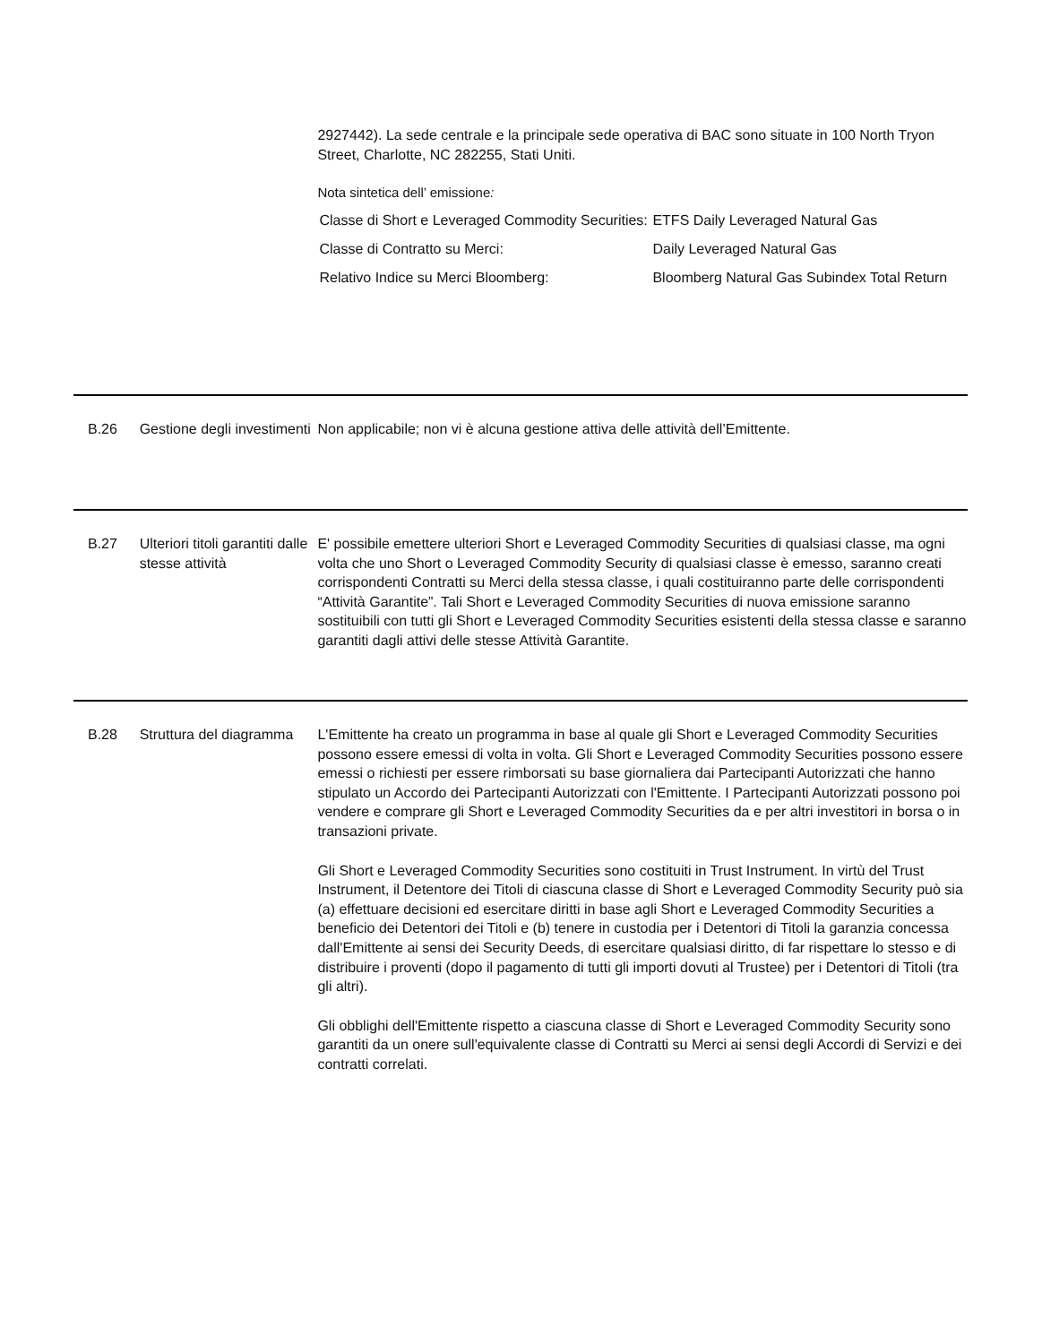2927442). La sede centrale e la principale sede operativa di BAC sono situate in 100 North Tryon Street, Charlotte, NC 282255, Stati Uniti.
Nota sintetica dell’ emissione:
| Classe di Short e Leveraged Commodity Securities: | ETFS Daily Leveraged Natural Gas |
| Classe di Contratto su Merci: | Daily Leveraged Natural Gas |
| Relativo Indice su Merci Bloomberg: | Bloomberg Natural Gas Subindex Total Return |
B.26 Gestione degli investimenti
Non applicabile; non vi è alcuna gestione attiva delle attività dell’Emittente.
B.27 Ulteriori titoli garantiti dalle stesse attività
E' possibile emettere ulteriori Short e Leveraged Commodity Securities di qualsiasi classe, ma ogni volta che uno Short o Leveraged Commodity Security di qualsiasi classe è emesso, saranno creati corrispondenti Contratti su Merci della stessa classe, i quali costituiranno parte delle corrispondenti “Attività Garantite”. Tali Short e Leveraged Commodity Securities di nuova emissione saranno sostituibili con tutti gli Short e Leveraged Commodity Securities esistenti della stessa classe e saranno garantiti dagli attivi delle stesse Attività Garantite.
B.28 Struttura del diagramma
L'Emittente ha creato un programma in base al quale gli Short e Leveraged Commodity Securities possono essere emessi di volta in volta. Gli Short e Leveraged Commodity Securities possono essere emessi o richiesti per essere rimborsati su base giornaliera dai Partecipanti Autorizzati che hanno stipulato un Accordo dei Partecipanti Autorizzati con l'Emittente. I Partecipanti Autorizzati possono poi vendere e comprare gli Short e Leveraged Commodity Securities da e per altri investitori in borsa o in transazioni private.
Gli Short e Leveraged Commodity Securities sono costituiti in Trust Instrument. In virtù del Trust Instrument, il Detentore dei Titoli di ciascuna classe di Short e Leveraged Commodity Security può sia (a) effettuare decisioni ed esercitare diritti in base agli Short e Leveraged Commodity Securities a beneficio dei Detentori dei Titoli e (b) tenere in custodia per i Detentori di Titoli la garanzia concessa dall'Emittente ai sensi dei Security Deeds, di esercitare qualsiasi diritto, di far rispettare lo stesso e di distribuire i proventi (dopo il pagamento di tutti gli importi dovuti al Trustee) per i Detentori di Titoli (tra gli altri).
Gli obblighi dell'Emittente rispetto a ciascuna classe di Short e Leveraged Commodity Security sono garantiti da un onere sull'equivalente classe di Contratti su Merci ai sensi degli Accordi di Servizi e dei contratti correlati.